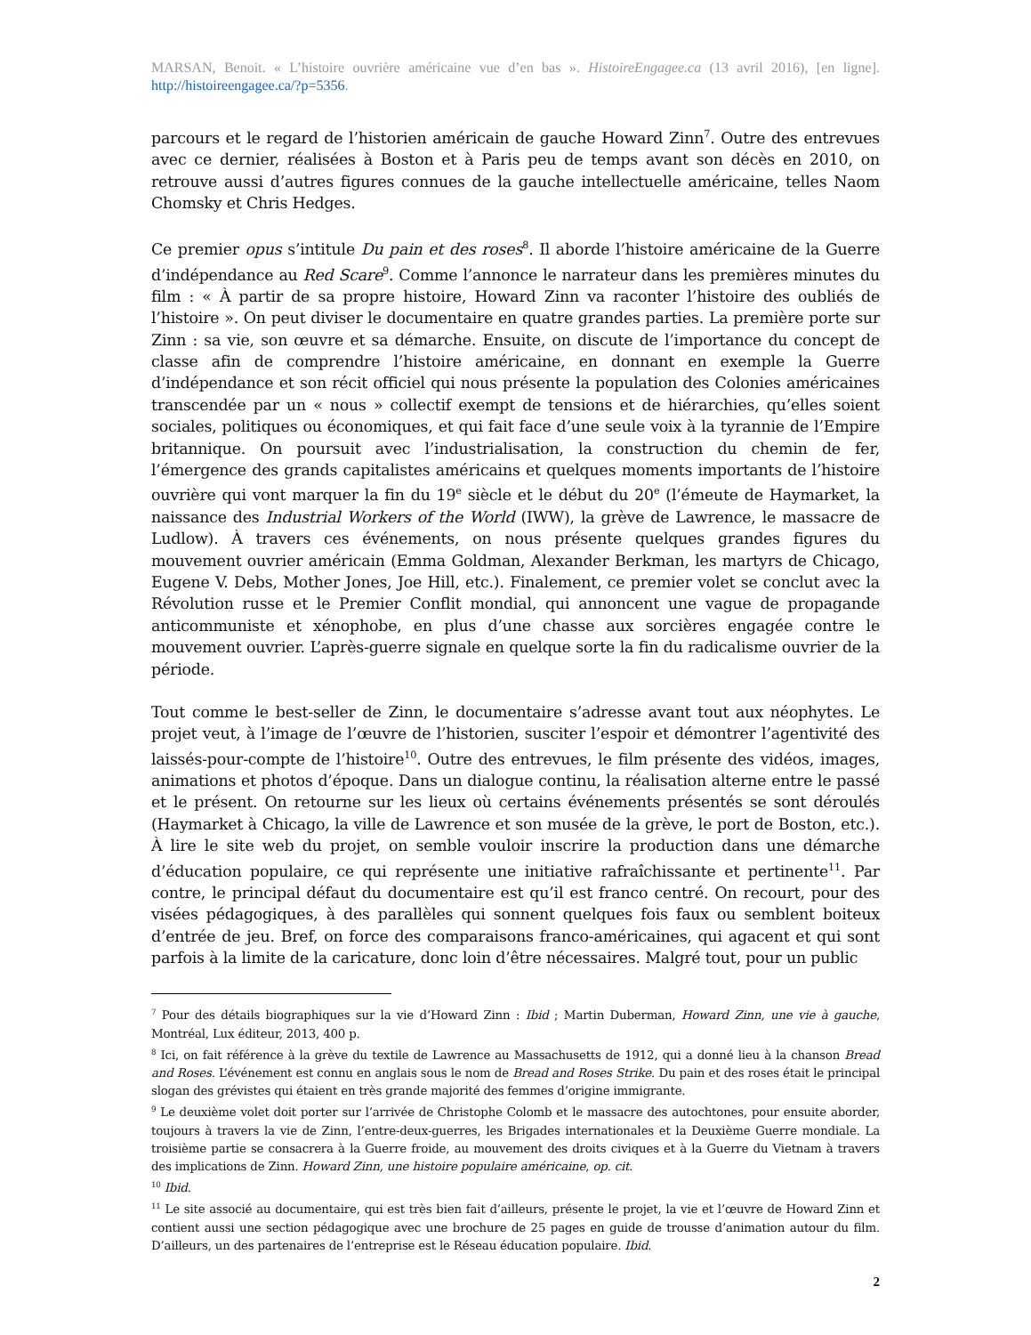MARSAN, Benoit. « L’histoire ouvrière américaine vue d’en bas ». HistoireEngagee.ca (13 avril 2016), [en ligne]. http://histoireengagee.ca/?p=5356.
parcours et le regard de l’historien américain de gauche Howard Zinn<sup>7</sup>. Outre des entrevues avec ce dernier, réalisées à Boston et à Paris peu de temps avant son décès en 2010, on retrouve aussi d’autres figures connues de la gauche intellectuelle américaine, telles Naom Chomsky et Chris Hedges.
Ce premier opus s’intitule Du pain et des roses<sup>8</sup>. Il aborde l’histoire américaine de la Guerre d’indépendance au Red Scare<sup>9</sup>. Comme l’annonce le narrateur dans les premières minutes du film : « À partir de sa propre histoire, Howard Zinn va raconter l’histoire des oubliés de l’histoire ». On peut diviser le documentaire en quatre grandes parties. La première porte sur Zinn : sa vie, son œuvre et sa démarche. Ensuite, on discute de l’importance du concept de classe afin de comprendre l’histoire américaine, en donnant en exemple la Guerre d’indépendance et son récit officiel qui nous présente la population des Colonies américaines transcendée par un « nous » collectif exempt de tensions et de hiérarchies, qu’elles soient sociales, politiques ou économiques, et qui fait face d’une seule voix à la tyrannie de l’Empire britannique. On poursuit avec l’industrialisation, la construction du chemin de fer, l’émergence des grands capitalistes américains et quelques moments importants de l’histoire ouvrière qui vont marquer la fin du 19<sup>e</sup> siècle et le début du 20<sup>e</sup> (l’émeute de Haymarket, la naissance des Industrial Workers of the World (IWW), la grève de Lawrence, le massacre de Ludlow). À travers ces événements, on nous présente quelques grandes figures du mouvement ouvrier américain (Emma Goldman, Alexander Berkman, les martyrs de Chicago, Eugene V. Debs, Mother Jones, Joe Hill, etc.). Finalement, ce premier volet se conclut avec la Révolution russe et le Premier Conflit mondial, qui annoncent une vague de propagande anticommuniste et xénophobe, en plus d’une chasse aux sorcières engagée contre le mouvement ouvrier. L’après-guerre signale en quelque sorte la fin du radicalisme ouvrier de la période.
Tout comme le best-seller de Zinn, le documentaire s’adresse avant tout aux néophytes. Le projet veut, à l’image de l’œuvre de l’historien, susciter l’espoir et démontrer l’agentivité des laissés-pour-compte de l’histoire<sup>10</sup>. Outre des entrevues, le film présente des vidéos, images, animations et photos d’époque. Dans un dialogue continu, la réalisation alterne entre le passé et le présent. On retourne sur les lieux où certains événements présentés se sont déroulés (Haymarket à Chicago, la ville de Lawrence et son musée de la grève, le port de Boston, etc.). À lire le site web du projet, on semble vouloir inscrire la production dans une démarche d’éducation populaire, ce qui représente une initiative rafraîchissante et pertinente<sup>11</sup>. Par contre, le principal défaut du documentaire est qu’il est franco centré. On recourt, pour des visées pédagogiques, à des parallèles qui sonnent quelques fois faux ou semblent boiteux d’entrée de jeu. Bref, on force des comparaisons franco-américaines, qui agacent et qui sont parfois à la limite de la caricature, donc loin d’être nécessaires. Malgré tout, pour un public
<sup>7</sup> Pour des détails biographiques sur la vie d’Howard Zinn : Ibid ; Martin Duberman, Howard Zinn, une vie à gauche, Montréal, Lux éditeur, 2013, 400 p.
<sup>8</sup> Ici, on fait référence à la grève du textile de Lawrence au Massachusetts de 1912, qui a donné lieu à la chanson Bread and Roses. L’événement est connu en anglais sous le nom de Bread and Roses Strike. Du pain et des roses était le principal slogan des grévistes qui étaient en très grande majorité des femmes d’origine immigrante.
<sup>9</sup> Le deuxième volet doit porter sur l’arrivée de Christophe Colomb et le massacre des autochtones, pour ensuite aborder, toujours à travers la vie de Zinn, l’entre-deux-guerres, les Brigades internationales et la Deuxième Guerre mondiale. La troisième partie se consacrera à la Guerre froide, au mouvement des droits civiques et à la Guerre du Vietnam à travers des implications de Zinn. Howard Zinn, une histoire populaire américaine, op. cit.
<sup>10</sup> Ibid.
<sup>11</sup> Le site associé au documentaire, qui est très bien fait d’ailleurs, présente le projet, la vie et l’œuvre de Howard Zinn et contient aussi une section pédagogique avec une brochure de 25 pages en guide de trousse d’animation autour du film. D’ailleurs, un des partenaires de l’entreprise est le Réseau éducation populaire. Ibid.
2